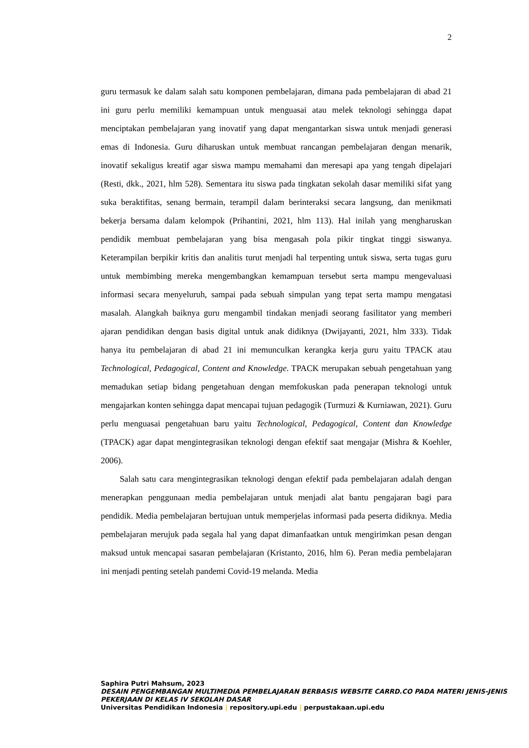2
guru termasuk ke dalam salah satu komponen pembelajaran, dimana pada pembelajaran di abad 21 ini guru perlu memiliki kemampuan untuk menguasai atau melek teknologi sehingga dapat menciptakan pembelajaran yang inovatif yang dapat mengantarkan siswa untuk menjadi generasi emas di Indonesia. Guru diharuskan untuk membuat rancangan pembelajaran dengan menarik, inovatif sekaligus kreatif agar siswa mampu memahami dan meresapi apa yang tengah dipelajari (Resti, dkk., 2021, hlm 528). Sementara itu siswa pada tingkatan sekolah dasar memiliki sifat yang suka beraktifitas, senang bermain, terampil dalam berinteraksi secara langsung, dan menikmati bekerja bersama dalam kelompok (Prihantini, 2021, hlm 113). Hal inilah yang mengharuskan pendidik membuat pembelajaran yang bisa mengasah pola pikir tingkat tinggi siswanya. Keterampilan berpikir kritis dan analitis turut menjadi hal terpenting untuk siswa, serta tugas guru untuk membimbing mereka mengembangkan kemampuan tersebut serta mampu mengevaluasi informasi secara menyeluruh, sampai pada sebuah simpulan yang tepat serta mampu mengatasi masalah. Alangkah baiknya guru mengambil tindakan menjadi seorang fasilitator yang memberi ajaran pendidikan dengan basis digital untuk anak didiknya (Dwijayanti, 2021, hlm 333). Tidak hanya itu pembelajaran di abad 21 ini memunculkan kerangka kerja guru yaitu TPACK atau Technological, Pedagogical, Content and Knowledge. TPACK merupakan sebuah pengetahuan yang memadukan setiap bidang pengetahuan dengan memfokuskan pada penerapan teknologi untuk mengajarkan konten sehingga dapat mencapai tujuan pedagogik (Turmuzi & Kurniawan, 2021). Guru perlu menguasai pengetahuan baru yaitu Technological, Pedagogical, Content dan Knowledge (TPACK) agar dapat mengintegrasikan teknologi dengan efektif saat mengajar (Mishra & Koehler, 2006).
Salah satu cara mengintegrasikan teknologi dengan efektif pada pembelajaran adalah dengan menerapkan penggunaan media pembelajaran untuk menjadi alat bantu pengajaran bagi para pendidik. Media pembelajaran bertujuan untuk memperjelas informasi pada peserta didiknya. Media pembelajaran merujuk pada segala hal yang dapat dimanfaatkan untuk mengirimkan pesan dengan maksud untuk mencapai sasaran pembelajaran (Kristanto, 2016, hlm 6). Peran media pembelajaran ini menjadi penting setelah pandemi Covid-19 melanda. Media
Saphira Putri Mahsum, 2023
DESAIN PENGEMBANGAN MULTIMEDIA PEMBELAJARAN BERBASIS WEBSITE CARRD.CO PADA MATERI JENIS-JENIS PEKERJAAN DI KELAS IV SEKOLAH DASAR
Universitas Pendidikan Indonesia | repository.upi.edu | perpustakaan.upi.edu